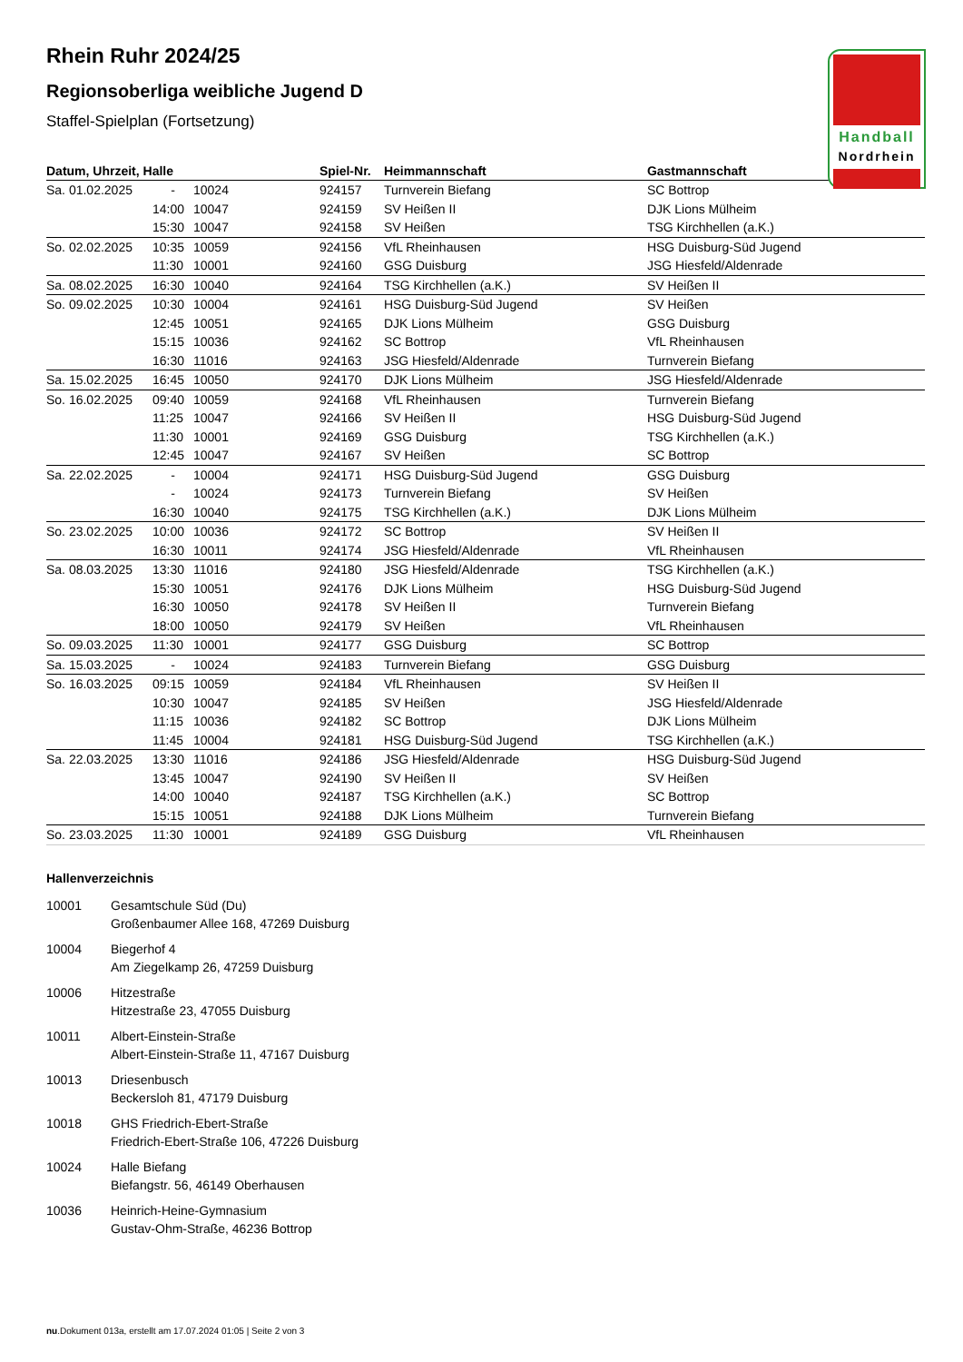Handball
Nordrhein
Rhein Ruhr 2024/25
Regionsoberliga weibliche Jugend D
Staffel-Spielplan (Fortsetzung)
| Datum, Uhrzeit, Halle | | | Spiel-Nr. | Heimmannschaft | Gastmannschaft |
| --- | --- | --- | --- | --- | --- |
| Sa. 01.02.2025 | - | 10024 | 924157 | Turnverein Biefang | SC Bottrop |
| | 14:00 | 10047 | 924159 | SV Heißen II | DJK Lions Mülheim |
| | 15:30 | 10047 | 924158 | SV Heißen | TSG Kirchhellen (a.K.) |
| So. 02.02.2025 | 10:35 | 10059 | 924156 | VfL Rheinhausen | HSG Duisburg-Süd Jugend |
| | 11:30 | 10001 | 924160 | GSG Duisburg | JSG Hiesfeld/Aldenrade |
| Sa. 08.02.2025 | 16:30 | 10040 | 924164 | TSG Kirchhellen (a.K.) | SV Heißen II |
| So. 09.02.2025 | 10:30 | 10004 | 924161 | HSG Duisburg-Süd Jugend | SV Heißen |
| | 12:45 | 10051 | 924165 | DJK Lions Mülheim | GSG Duisburg |
| | 15:15 | 10036 | 924162 | SC Bottrop | VfL Rheinhausen |
| | 16:30 | 11016 | 924163 | JSG Hiesfeld/Aldenrade | Turnverein Biefang |
| Sa. 15.02.2025 | 16:45 | 10050 | 924170 | DJK Lions Mülheim | JSG Hiesfeld/Aldenrade |
| So. 16.02.2025 | 09:40 | 10059 | 924168 | VfL Rheinhausen | Turnverein Biefang |
| | 11:25 | 10047 | 924166 | SV Heißen II | HSG Duisburg-Süd Jugend |
| | 11:30 | 10001 | 924169 | GSG Duisburg | TSG Kirchhellen (a.K.) |
| | 12:45 | 10047 | 924167 | SV Heißen | SC Bottrop |
| Sa. 22.02.2025 | - | 10004 | 924171 | HSG Duisburg-Süd Jugend | GSG Duisburg |
| | - | 10024 | 924173 | Turnverein Biefang | SV Heißen |
| | 16:30 | 10040 | 924175 | TSG Kirchhellen (a.K.) | DJK Lions Mülheim |
| So. 23.02.2025 | 10:00 | 10036 | 924172 | SC Bottrop | SV Heißen II |
| | 16:30 | 10011 | 924174 | JSG Hiesfeld/Aldenrade | VfL Rheinhausen |
| Sa. 08.03.2025 | 13:30 | 11016 | 924180 | JSG Hiesfeld/Aldenrade | TSG Kirchhellen (a.K.) |
| | 15:30 | 10051 | 924176 | DJK Lions Mülheim | HSG Duisburg-Süd Jugend |
| | 16:30 | 10050 | 924178 | SV Heißen II | Turnverein Biefang |
| | 18:00 | 10050 | 924179 | SV Heißen | VfL Rheinhausen |
| So. 09.03.2025 | 11:30 | 10001 | 924177 | GSG Duisburg | SC Bottrop |
| Sa. 15.03.2025 | - | 10024 | 924183 | Turnverein Biefang | GSG Duisburg |
| So. 16.03.2025 | 09:15 | 10059 | 924184 | VfL Rheinhausen | SV Heißen II |
| | 10:30 | 10047 | 924185 | SV Heißen | JSG Hiesfeld/Aldenrade |
| | 11:15 | 10036 | 924182 | SC Bottrop | DJK Lions Mülheim |
| | 11:45 | 10004 | 924181 | HSG Duisburg-Süd Jugend | TSG Kirchhellen (a.K.) |
| Sa. 22.03.2025 | 13:30 | 11016 | 924186 | JSG Hiesfeld/Aldenrade | HSG Duisburg-Süd Jugend |
| | 13:45 | 10047 | 924190 | SV Heißen II | SV Heißen |
| | 14:00 | 10040 | 924187 | TSG Kirchhellen (a.K.) | SC Bottrop |
| | 15:15 | 10051 | 924188 | DJK Lions Mülheim | Turnverein Biefang |
| So. 23.03.2025 | 11:30 | 10001 | 924189 | GSG Duisburg | VfL Rheinhausen |
Hallenverzeichnis
10001 Gesamtschule Süd (Du)
Großenbaumer Allee 168, 47269 Duisburg
10004 Biegerhof 4
Am Ziegelkamp 26, 47259 Duisburg
10006 Hitzestraße
Hitzestraße 23, 47055 Duisburg
10011 Albert-Einstein-Straße
Albert-Einstein-Straße 11, 47167 Duisburg
10013 Driesenbusch
Beckersloh 81, 47179 Duisburg
10018 GHS Friedrich-Ebert-Straße
Friedrich-Ebert-Straße 106, 47226 Duisburg
10024 Halle Biefang
Biefangstr. 56, 46149 Oberhausen
10036 Heinrich-Heine-Gymnasium
Gustav-Ohm-Straße, 46236 Bottrop
nu.Dokument 013a, erstellt am 17.07.2024 01:05 | Seite 2 von 3